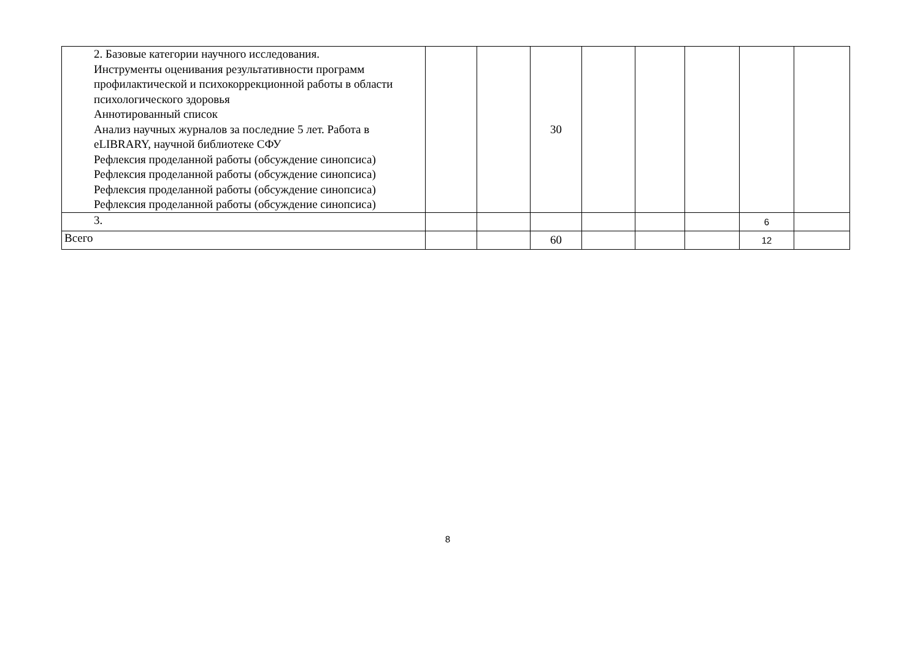| 2. Базовые категории научного исследования. Инструменты оценивания результативности программ профилактической и психокоррекционной работы в области психологического здоровья Аннотированный список Анализ научных журналов за последние 5 лет. Работа в eLIBRARY, научной библиотеке СФУ Рефлексия проделанной работы (обсуждение синопсиса) Рефлексия проделанной работы (обсуждение синопсиса) Рефлексия проделанной работы (обсуждение синопсиса) Рефлексия проделанной работы (обсуждение синопсиса) | | | 30 | | | | | |
| 3. | | | | | | | 6 | |
| Всего | | | 60 | | | | 12 | |
8